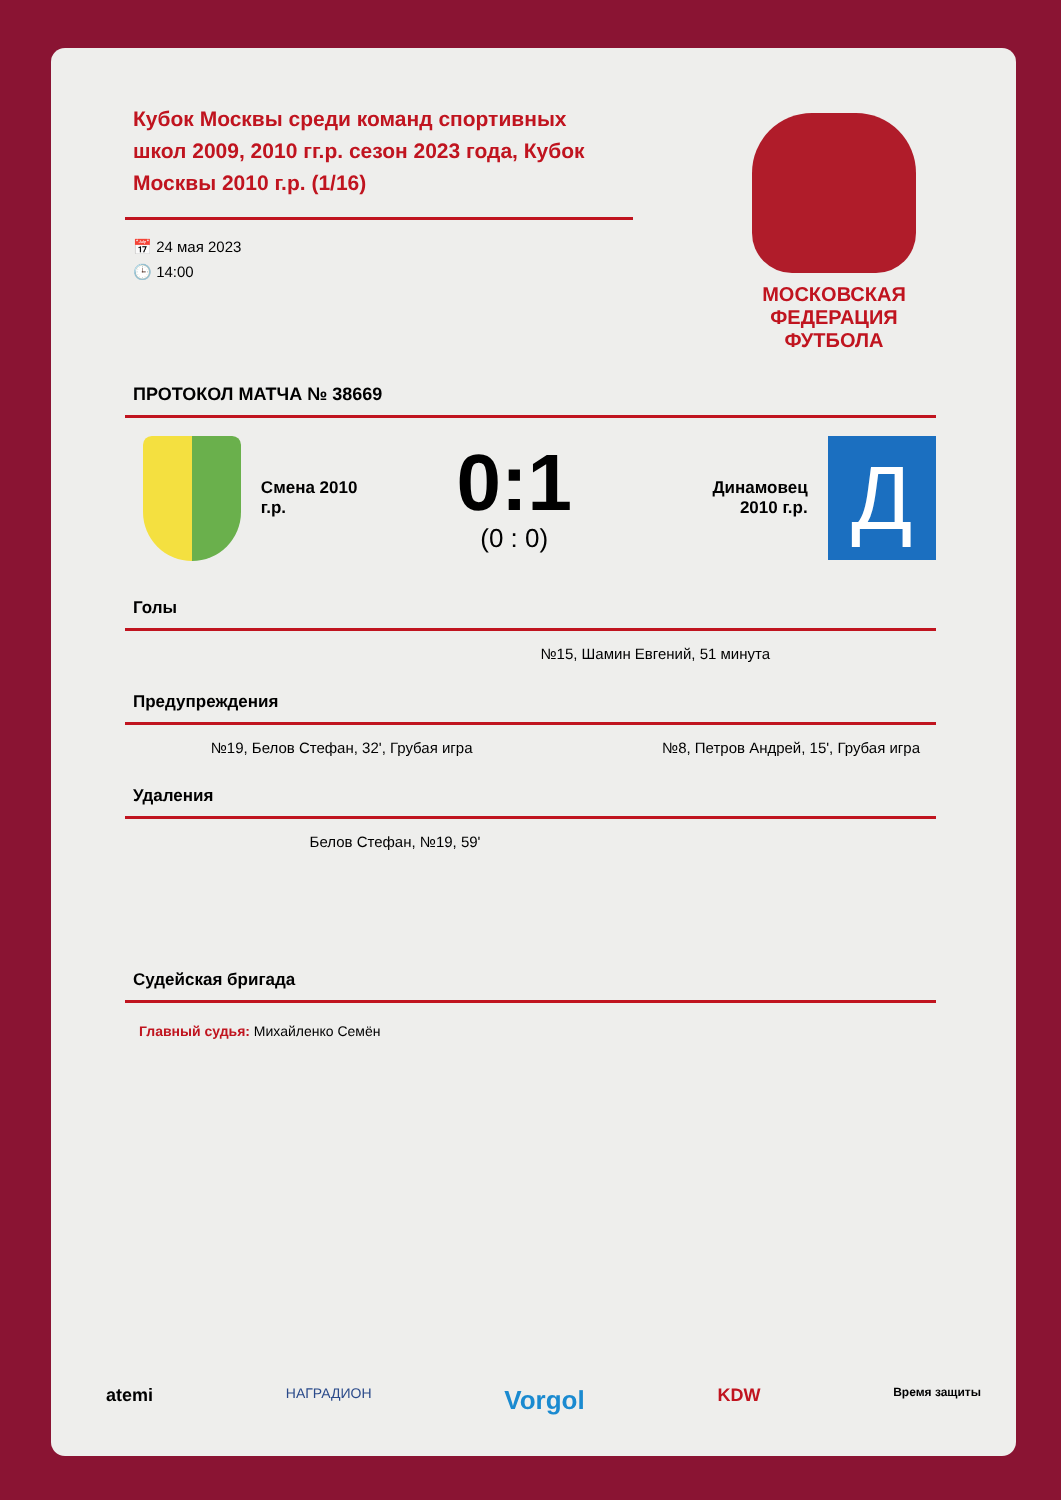Кубок Москвы среди команд спортивных школ 2009, 2010 гг.р. сезон 2023 года, Кубок Москвы 2010 г.р. (1/16)
📅 24 мая 2023
🕒 14:00
МОСКОВСКАЯ
ФЕДЕРАЦИЯ
ФУТБОЛА
ПРОТОКОЛ МАТЧА № 38669
Смена 2010
г.р.
0:1
(0 : 0)
Динамовец
2010 г.р.
Д
Голы
№15, Шамин Евгений, 51 минута
Предупреждения
№19, Белов Стефан, 32', Грубая игра
№8, Петров Андрей, 15', Грубая игра
Удаления
Белов Стефан, №19, 59'
Судейская бригада
Главный судья: Михайленко Семён
atemi НАГРАДИОН Vorgol KDW Время защиты